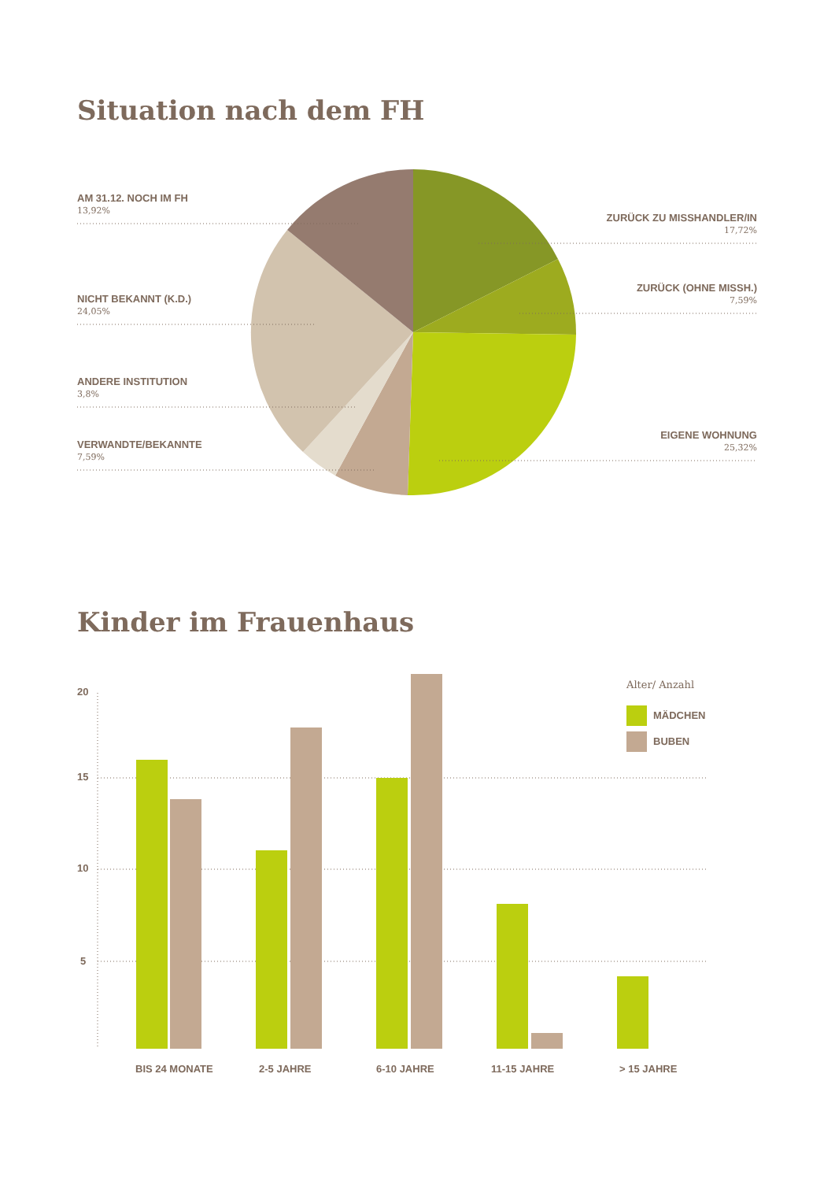Situation nach dem FH
AM 31.12. NOCH IM FH
13,92%
ZURÜCK ZU MISSHANDLER/IN
17,72%
ZURÜCK (OHNE MISSH.)
7,59%
NICHT BEKANNT (K.D.)
24,05%
ANDERE INSTITUTION
3,8%
VERWANDTE/BEKANNTE
7,59%
EIGENE WOHNUNG
25,32%
Kinder im Frauenhaus
20
15
10
5
Alter/ Anzahl
MÄDCHEN
BUBEN
BIS 24 MONATE 2-5 JAHRE 6-10 JAHRE 11-15 JAHRE > 15 JAHRE